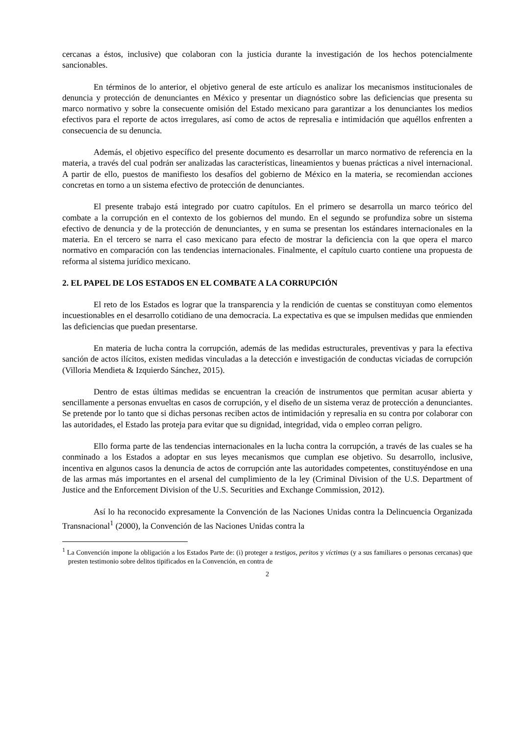cercanas a éstos, inclusive) que colaboran con la justicia durante la investigación de los hechos potencialmente sancionables.
En términos de lo anterior, el objetivo general de este artículo es analizar los mecanismos institucionales de denuncia y protección de denunciantes en México y presentar un diagnóstico sobre las deficiencias que presenta su marco normativo y sobre la consecuente omisión del Estado mexicano para garantizar a los denunciantes los medios efectivos para el reporte de actos irregulares, así como de actos de represalia e intimidación que aquéllos enfrenten a consecuencia de su denuncia.
Además, el objetivo específico del presente documento es desarrollar un marco normativo de referencia en la materia, a través del cual podrán ser analizadas las características, lineamientos y buenas prácticas a nivel internacional. A partir de ello, puestos de manifiesto los desafíos del gobierno de México en la materia, se recomiendan acciones concretas en torno a un sistema efectivo de protección de denunciantes.
El presente trabajo está integrado por cuatro capítulos. En el primero se desarrolla un marco teórico del combate a la corrupción en el contexto de los gobiernos del mundo. En el segundo se profundiza sobre un sistema efectivo de denuncia y de la protección de denunciantes, y en suma se presentan los estándares internacionales en la materia. En el tercero se narra el caso mexicano para efecto de mostrar la deficiencia con la que opera el marco normativo en comparación con las tendencias internacionales. Finalmente, el capítulo cuarto contiene una propuesta de reforma al sistema jurídico mexicano.
2. EL PAPEL DE LOS ESTADOS EN EL COMBATE A LA CORRUPCIÓN
El reto de los Estados es lograr que la transparencia y la rendición de cuentas se constituyan como elementos incuestionables en el desarrollo cotidiano de una democracia. La expectativa es que se impulsen medidas que enmienden las deficiencias que puedan presentarse.
En materia de lucha contra la corrupción, además de las medidas estructurales, preventivas y para la efectiva sanción de actos ilícitos, existen medidas vinculadas a la detección e investigación de conductas viciadas de corrupción (Villoria Mendieta & Izquierdo Sánchez, 2015).
Dentro de estas últimas medidas se encuentran la creación de instrumentos que permitan acusar abierta y sencillamente a personas envueltas en casos de corrupción, y el diseño de un sistema veraz de protección a denunciantes. Se pretende por lo tanto que si dichas personas reciben actos de intimidación y represalia en su contra por colaborar con las autoridades, el Estado las proteja para evitar que su dignidad, integridad, vida o empleo corran peligro.
Ello forma parte de las tendencias internacionales en la lucha contra la corrupción, a través de las cuales se ha conminado a los Estados a adoptar en sus leyes mecanismos que cumplan ese objetivo. Su desarrollo, inclusive, incentiva en algunos casos la denuncia de actos de corrupción ante las autoridades competentes, constituyéndose en una de las armas más importantes en el arsenal del cumplimiento de la ley (Criminal Division of the U.S. Department of Justice and the Enforcement Division of the U.S. Securities and Exchange Commission, 2012).
Así lo ha reconocido expresamente la Convención de las Naciones Unidas contra la Delincuencia Organizada Transnacional<sup>1</sup> (2000), la Convención de las Naciones Unidas contra la
<sup>1</sup> La Convención impone la obligación a los Estados Parte de: (i) proteger a testigos, peritos y víctimas (y a sus familiares o personas cercanas) que presten testimonio sobre delitos tipificados en la Convención, en contra de
2